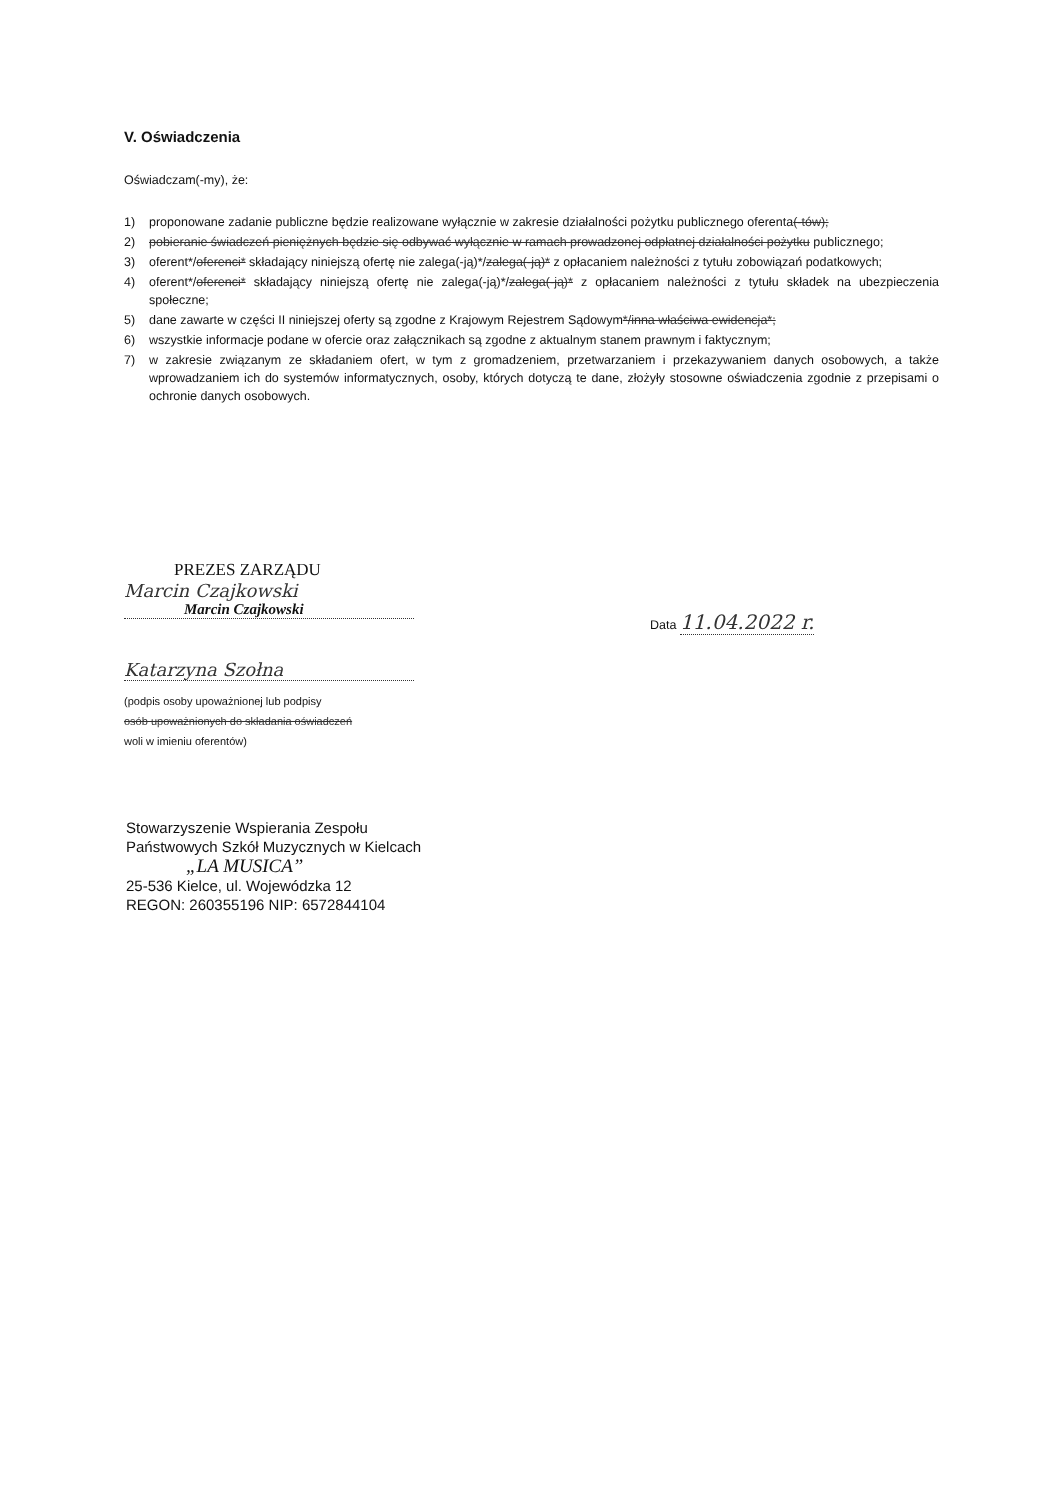V. Oświadczenia
Oświadczam(-my), że:
1) proponowane zadanie publiczne będzie realizowane wyłącznie w zakresie działalności pożytku publicznego oferenta(-tów);
2) pobieranie świadczeń pieniężnych będzie się odbywać wyłącznie w ramach prowadzonej odpłatnej działalności pożytku publicznego;
3) oferent*/oferenci* składający niniejszą ofertę nie zalega(-ją)*/zalega(-ją)* z opłacaniem należności z tytułu zobowiązań podatkowych;
4) oferent*/oferenci* składający niniejszą ofertę nie zalega(-ją)*/zalega(-ją)* z opłacaniem należności z tytułu składek na ubezpieczenia społeczne;
5) dane zawarte w części II niniejszej oferty są zgodne z Krajowym Rejestrem Sądowym*/inna właściwa ewidencja*;
6) wszystkie informacje podane w ofercie oraz załącznikach są zgodne z aktualnym stanem prawnym i faktycznym;
7) w zakresie związanym ze składaniem ofert, w tym z gromadzeniem, przetwarzaniem i przekazywaniem danych osobowych, a także wprowadzaniem ich do systemów informatycznych, osoby, których dotyczą te dane, złożyły stosowne oświadczenia zgodnie z przepisami o ochronie danych osobowych.
PREZES ZARZĄDU
Marcin Czajkowski
Marcin Czajkowski
Katarzyna Szołna
(podpis osoby upoważnionej lub podpisy
osób upoważnionych do składania oświadczeń
woli w imieniu oferentów)
Data 11.04.2022 r.
Stowarzyszenie Wspierania Zespołu
Państwowych Szkół Muzycznych w Kielcach
„LA MUSICA”
25-536 Kielce, ul. Wojewódzka 12
REGON: 260355196 NIP: 6572844104